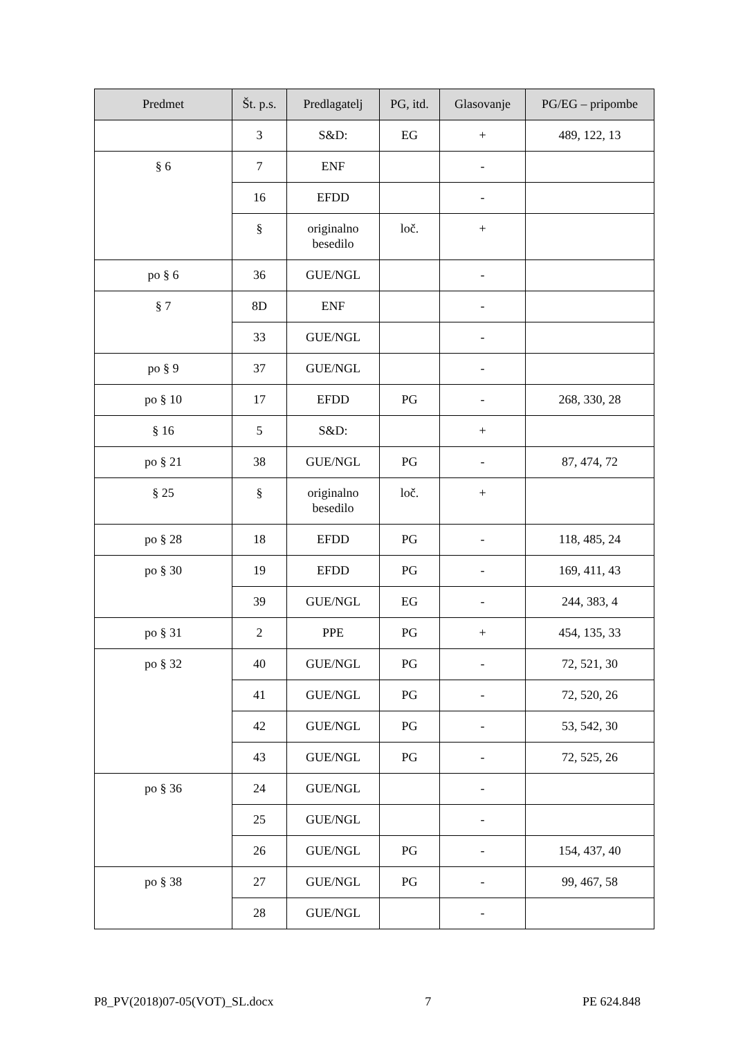| Predmet | Št. p.s. | Predlagatelj | PG, itd. | Glasovanje | PG/EG – pripombe |
| --- | --- | --- | --- | --- | --- |
| | 3 | S&D: | EG | + | 489, 122, 13 |
| § 6 | 7 | ENF | | - | |
| | 16 | EFDD | | - | |
| | § | originalno besedilo | loč. | + | |
| po § 6 | 36 | GUE/NGL | | - | |
| § 7 | 8D | ENF | | - | |
| | 33 | GUE/NGL | | - | |
| po § 9 | 37 | GUE/NGL | | - | |
| po § 10 | 17 | EFDD | PG | - | 268, 330, 28 |
| § 16 | 5 | S&D: | | + | |
| po § 21 | 38 | GUE/NGL | PG | - | 87, 474, 72 |
| § 25 | § | originalno besedilo | loč. | + | |
| po § 28 | 18 | EFDD | PG | - | 118, 485, 24 |
| po § 30 | 19 | EFDD | PG | - | 169, 411, 43 |
| | 39 | GUE/NGL | EG | - | 244, 383, 4 |
| po § 31 | 2 | PPE | PG | + | 454, 135, 33 |
| po § 32 | 40 | GUE/NGL | PG | - | 72, 521, 30 |
| | 41 | GUE/NGL | PG | - | 72, 520, 26 |
| | 42 | GUE/NGL | PG | - | 53, 542, 30 |
| | 43 | GUE/NGL | PG | - | 72, 525, 26 |
| po § 36 | 24 | GUE/NGL | | - | |
| | 25 | GUE/NGL | | - | |
| | 26 | GUE/NGL | PG | - | 154, 437, 40 |
| po § 38 | 27 | GUE/NGL | PG | - | 99, 467, 58 |
| | 28 | GUE/NGL | | - | |
P8_PV(2018)07-05(VOT)_SL.docx 7 PE 624.848